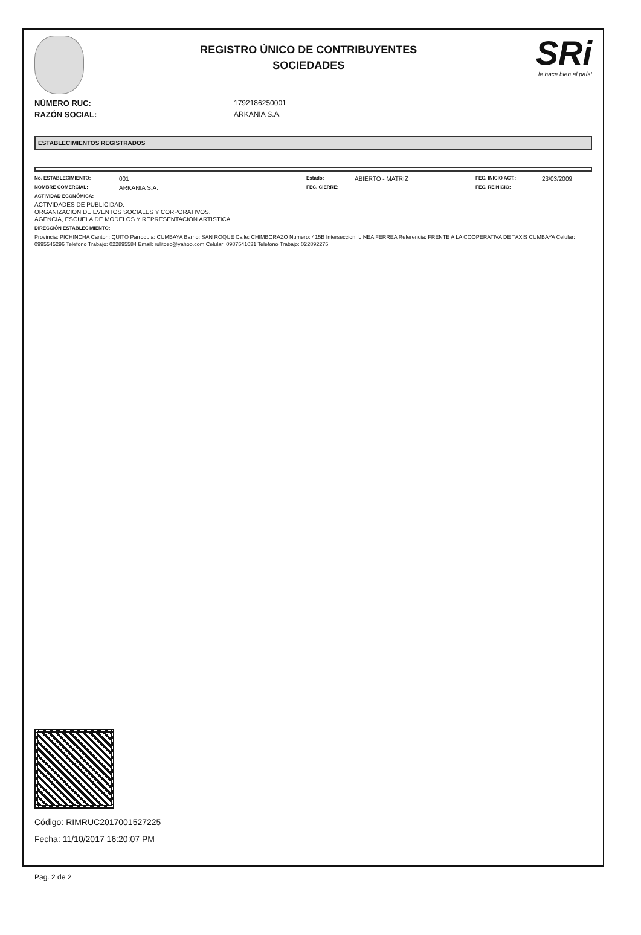REGISTRO ÚNICO DE CONTRIBUYENTES
SOCIEDADES
SRi...le hace bien al país!
NÚMERO RUC: 1792186250001
RAZÓN SOCIAL: ARKANIA S.A.
ESTABLECIMIENTOS REGISTRADOS
No. ESTABLECIMIENTO: 001 Estado: ABIERTO - MATRIZ FEC. INICIO ACT.: 23/03/2009 NOMBRE COMERCIAL: ARKANIA S.A. FEC. CIERRE: FEC. REINICIO:
ACTIVIDAD ECONÓMICA:
ACTIVIDADES DE PUBLICIDAD.
ORGANIZACION DE EVENTOS SOCIALES Y CORPORATIVOS.
AGENCIA, ESCUELA DE MODELOS Y REPRESENTACION ARTISTICA.
DIRECCIÓN ESTABLECIMIENTO:
Provincia: PICHINCHA Canton: QUITO Parroquia: CUMBAYA Barrio: SAN ROQUE Calle: CHIMBORAZO Numero: 415B Interseccion: LINEA FERREA Referencia: FRENTE A LA COOPERATIVA DE TAXIS CUMBAYA Celular: 0995545296 Telefono Trabajo: 022895584 Email: rulitoec@yahoo.com Celular: 0987541031 Telefono Trabajo: 022892275
Código: RIMRUC2017001527225
Fecha: 11/10/2017 16:20:07 PM
Pag. 2 de 2